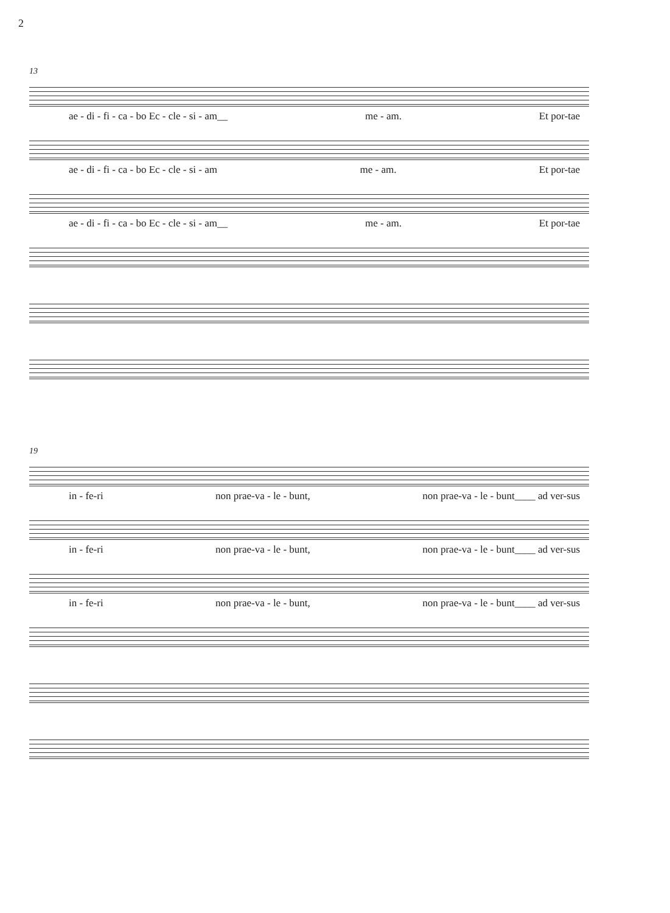2
13
ae - di - fi - ca - bo Ec - cle - si - am__ me - am. Et por-tae
ae - di - fi - ca - bo Ec - cle - si - am me - am. Et por-tae
ae - di - fi - ca - bo Ec - cle - si - am__ me - am. Et por-tae
19
in - fe-ri non prae-va - le - bunt, non prae-va - le - bunt____ ad ver-sus
in - fe-ri non prae-va - le - bunt, non prae-va - le - bunt____ ad ver-sus
in - fe-ri non prae-va - le - bunt, non prae-va - le - bunt____ ad ver-sus